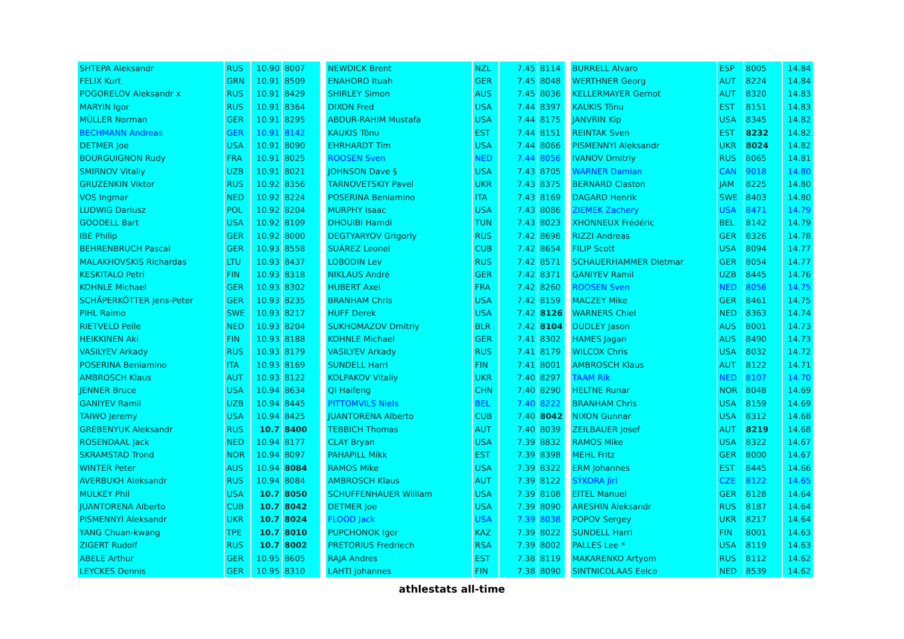| SHTEPA Aleksandr | RUS | 10.90 | 8007 |
| FELIX Kurt | GRN | 10.91 | 8509 |
| POGORELOV Aleksandr x | RUS | 10.91 | 8429 |
| MARYIN Igor | RUS | 10.91 | 8364 |
| MÜLLER Norman | GER | 10.91 | 8295 |
| BECHMANN Andreas | GER | 10.91 | 8142 |
| DETMER Joe | USA | 10.91 | 8090 |
| BOURGUIGNON Rudy | FRA | 10.91 | 8025 |
| SMIRNOV Vitaliy | UZB | 10.91 | 8021 |
| GRUZENKIN Viktor | RUS | 10.92 | 8356 |
| VOS Ingmar | NED | 10.92 | 8224 |
| LUDWIG Dariusz | POL | 10.92 | 8204 |
| GOODELL Bart | USA | 10.92 | 8109 |
| IBE Philip | GER | 10.92 | 8000 |
| BEHRENBRUCH Pascal | GER | 10.93 | 8558 |
| MALAKHOVSKIS Richardas | LTU | 10.93 | 8437 |
| KESKITALO Petri | FIN | 10.93 | 8318 |
| KOHNLE Michael | GER | 10.93 | 8302 |
| SCHÄPERKÖTTER Jens-Peter | GER | 10.93 | 8235 |
| PIHL Raimo | SWE | 10.93 | 8217 |
| RIETVELD Pelle | NED | 10.93 | 8204 |
| HEIKKINEN Aki | FIN | 10.93 | 8188 |
| VASILYEV Arkady | RUS | 10.93 | 8179 |
| POSERINA Beniamino | ITA | 10.93 | 8169 |
| AMBROSCH Klaus | AUT | 10.93 | 8122 |
| JENNER Bruce | USA | 10.94 | 8634 |
| GANIYEV Ramil | UZB | 10.94 | 8445 |
| TAIWO Jeremy | USA | 10.94 | 8425 |
| GREBENYUK Aleksandr | RUS | 10.7 | 8400 |
| ROSENDAAL Jack | NED | 10.94 | 8177 |
| SKRAMSTAD Trond | NOR | 10.94 | 8097 |
| WINTER Peter | AUS | 10.94 | 8084 |
| AVERBUKH Aleksandr | RUS | 10.94 | 8084 |
| MULKEY Phil | USA | 10.7 | 8050 |
| JUANTORENA Alberto | CUB | 10.7 | 8042 |
| PISMENNYI Aleksandr | UKR | 10.7 | 8024 |
| YANG Chuan-kwang | TPE | 10.7 | 8010 |
| ZIGERT Rudolf | RUS | 10.7 | 8002 |
| ABELE Arthur | GER | 10.95 | 8605 |
| LEYCKES Dennis | GER | 10.95 | 8310 |
| NEWDICK Brent | NZL | 7.45 | 8114 |
| ENAHORO Ituah | GER | 7.45 | 8048 |
| SHIRLEY Simon | AUS | 7.45 | 8036 |
| DIXON Fred | USA | 7.44 | 8397 |
| ABDUR-RAHIM Mustafa | USA | 7.44 | 8175 |
| KAUKIS Tõnu | EST | 7.44 | 8151 |
| EHRHARDT Tim | USA | 7.44 | 8066 |
| ROOSEN Sven | NED | 7.44 | 8056 |
| JOHNSON Dave § | USA | 7.43 | 8705 |
| TARNOVETSKIY Pavel | UKR | 7.43 | 8375 |
| POSERINA Beniamino | ITA | 7.43 | 8169 |
| MURPHY Isaac | USA | 7.43 | 8086 |
| DHOUIBI Hamdi | TUN | 7.43 | 8023 |
| DEGTYARYOV Grigoriy | RUS | 7.42 | 8698 |
| SUÁREZ Leonel | CUB | 7.42 | 8654 |
| LOBODIN Lev | RUS | 7.42 | 8571 |
| NIKLAUS André | GER | 7.42 | 8371 |
| HUBERT Axel | FRA | 7.42 | 8260 |
| BRANHAM Chris | USA | 7.42 | 8159 |
| HUFF Derek | USA | 7.42 | 8126 |
| SUKHOMAZOV Dmitriy | BLR | 7.42 | 8104 |
| KOHNLE Michael | GER | 7.41 | 8302 |
| VASILYEV Arkady | RUS | 7.41 | 8179 |
| SUNDELL Harri | FIN | 7.41 | 8001 |
| KOLPAKOV Vitaliy | UKR | 7.40 | 8297 |
| QI Haifeng | CHN | 7.40 | 8290 |
| PITTOMVILS Niels | BEL | 7.40 | 8222 |
| JUANTORENA Alberto | CUB | 7.40 | 8042 |
| TEBBICH Thomas | AUT | 7.40 | 8039 |
| CLAY Bryan | USA | 7.39 | 8832 |
| PAHAPILL Mikk | EST | 7.39 | 8398 |
| RAMOS Mike | USA | 7.39 | 8322 |
| AMBROSCH Klaus | AUT | 7.39 | 8122 |
| SCHUFFENHAUER William | USA | 7.39 | 8108 |
| DETMER Joe | USA | 7.39 | 8090 |
| FLOOD Jack | USA | 7.39 | 8038 |
| PUPCHONOK Igor | KAZ | 7.39 | 8022 |
| PRETORIUS Fredriech | RSA | 7.39 | 8002 |
| RAJA Andres | EST | 7.38 | 8119 |
| LAHTI Johannes | FIN | 7.38 | 8090 |
| BURRELL Alvaro | ESP | 8005 | 14.84 |
| WERTHNER Georg | AUT | 8224 | 14.84 |
| KELLERMAYER Gernot | AUT | 8320 | 14.83 |
| KAUKIS Tõnu | EST | 8151 | 14.83 |
| JANVRIN Kip | USA | 8345 | 14.82 |
| REINTAK Sven | EST | 8232 | 14.82 |
| PISMENNYI Aleksandr | UKR | 8024 | 14.82 |
| IVANOV Dmitriy | RUS | 8065 | 14.81 |
| WARNER Damian | CAN | 9018 | 14.80 |
| BERNARD Claston | JAM | 8225 | 14.80 |
| DAGARD Henrik | SWE | 8403 | 14.80 |
| ZIEMEK Zachery | USA | 8471 | 14.79 |
| XHONNEUX Frédéric | BEL | 8142 | 14.79 |
| RIZZI Andreas | GER | 8326 | 14.78 |
| FILIP Scott | USA | 8094 | 14.77 |
| SCHAUERHAMMER Dietmar | GER | 8054 | 14.77 |
| GANIYEV Ramil | UZB | 8445 | 14.76 |
| ROOSEN Sven | NED | 8056 | 14.75 |
| MACZEY Mike | GER | 8461 | 14.75 |
| WARNERS Chiel | NED | 8363 | 14.74 |
| DUDLEY Jason | AUS | 8001 | 14.73 |
| HAMES Jagan | AUS | 8490 | 14.73 |
| WILCOX Chris | USA | 8032 | 14.72 |
| AMBROSCH Klaus | AUT | 8122 | 14.71 |
| TAAM Rik | NED | 8107 | 14.70 |
| HELTNE Runar | NOR | 8048 | 14.69 |
| BRANHAM Chris | USA | 8159 | 14.69 |
| NIXON Gunnar | USA | 8312 | 14.68 |
| ZEILBAUER Josef | AUT | 8219 | 14.68 |
| RAMOS Mike | USA | 8322 | 14.67 |
| MEHL Fritz | GER | 8000 | 14.67 |
| ERM Johannes | EST | 8445 | 14.66 |
| SÝKORA Jirí | CZE | 8122 | 14.65 |
| EITEL Manuel | GER | 8128 | 14.64 |
| ARESHIN Aleksandr | RUS | 8187 | 14.64 |
| POPOV Sergey | UKR | 8217 | 14.64 |
| SUNDELL Harri | FIN | 8001 | 14.63 |
| PALLES Lee * | USA | 8119 | 14.63 |
| MAKARENKO Artyom | RUS | 8112 | 14.62 |
| SINTNICOLAAS Eelco | NED | 8539 | 14.62 |
athlestats all-time